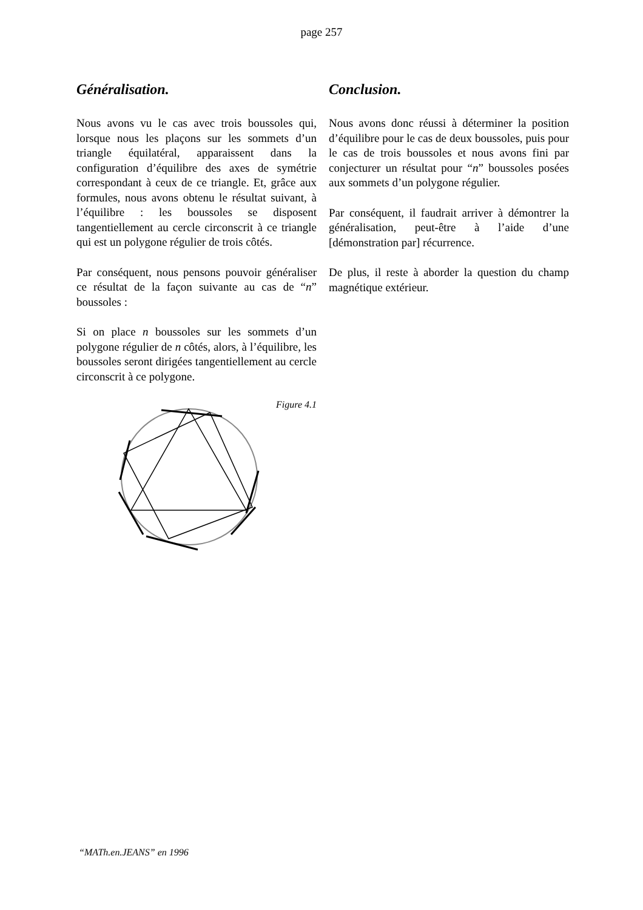page 257
Généralisation.
Nous avons vu le cas avec trois boussoles qui, lorsque nous les plaçons sur les sommets d’un triangle équilatéral, apparaissent dans la configuration d’équilibre des axes de symétrie correspondant à ceux de ce triangle. Et, grâce aux formules, nous avons obtenu le résultat suivant, à l’équilibre : les boussoles se disposent tangentiellement au cercle circonscrit à ce triangle qui est un polygone régulier de trois côtés.
Par conséquent, nous pensons pouvoir généraliser ce résultat de la façon suivante au cas de “n” boussoles :
Si on place n boussoles sur les sommets d’un polygone régulier de n côtés, alors, à l’équilibre, les boussoles seront dirigées tangentiellement au cercle circonscrit à ce polygone.
Figure 4.1
Conclusion.
Nous avons donc réussi à déterminer la position d’équilibre pour le cas de deux boussoles, puis pour le cas de trois boussoles et nous avons fini par conjecturer un résultat pour “n” boussoles posées aux sommets d’un polygone régulier.
Par conséquent, il faudrait arriver à démontrer la généralisation, peut-être à l’aide d’une [démonstration par] récurrence.
De plus, il reste à aborder la question du champ magnétique extérieur.
“MATh.en.JEANS” en 1996